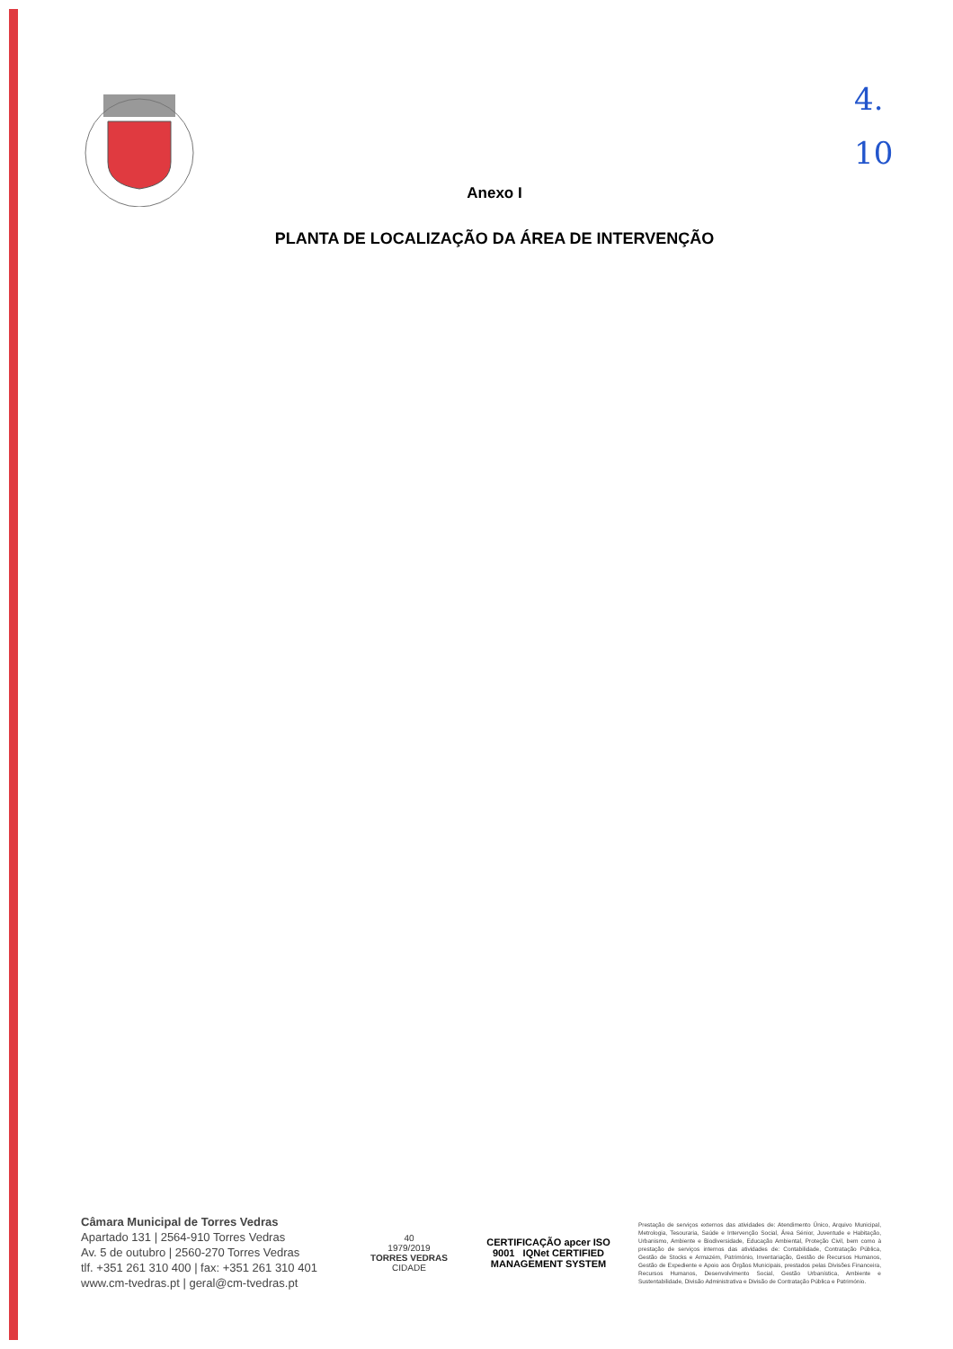4.
10
Anexo I
PLANTA DE LOCALIZAÇÃO DA ÁREA DE INTERVENÇÃO
Câmara Municipal de Torres Vedras
Apartado 131 | 2564-910 Torres Vedras
Av. 5 de outubro | 2560-270 Torres Vedras
tlf. +351 261 310 400 | fax: +351 261 310 401
www.cm-tvedras.pt | geral@cm-tvedras.pt
40
1979/2019
TORRES VEDRAS
CIDADE
CERTIFICAÇÃO apcer ISO 9001 IQNet CERTIFIED MANAGEMENT SYSTEM
Prestação de serviços externos das atividades de: Atendimento Único, Arquivo Municipal, Metrologia, Tesouraria, Saúde e Intervenção Social, Área Sénior, Juventude e Habitação, Urbanismo, Ambiente e Biodiversidade, Educação Ambiental, Proteção Civil, bem como à prestação de serviços internos das atividades de: Contabilidade, Contratação Pública, Gestão de Stocks e Armazém, Património, Inventariação, Gestão de Recursos Humanos, Gestão de Expediente e Apoio aos Órgãos Municipais, prestados pelas Divisões Financeira, Recursos Humanos, Desenvolvimento Social, Gestão Urbanística, Ambiente e Sustentabilidade, Divisão Administrativa e Divisão de Contratação Pública e Património.